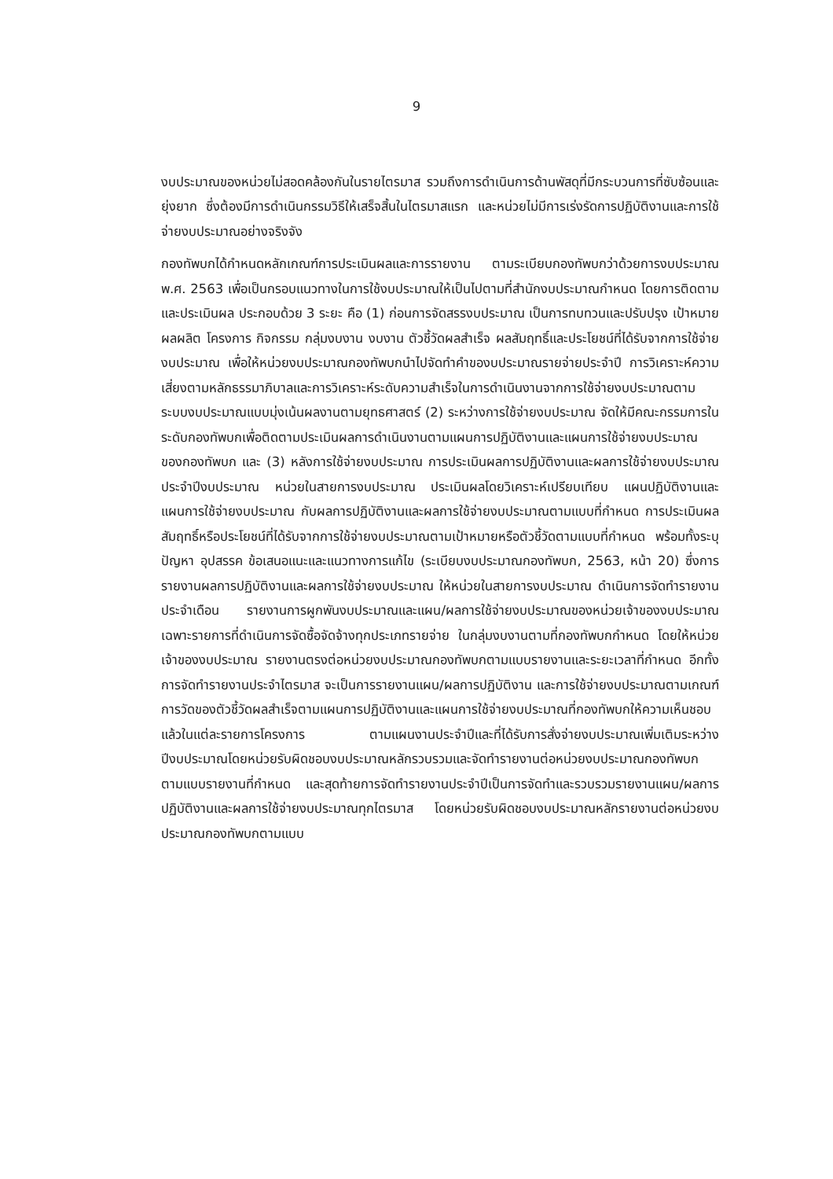9
งบประมาณของหน่วยไม่สอดคล้องกันในรายไตรมาส รวมถึงการดำเนินการด้านพัสดุที่มีกระบวนการที่ซับซ้อนและยุ่งยาก ซึ่งต้องมีการดำเนินกรรมวิธีให้เสร็จสิ้นในไตรมาสแรก และหน่วยไม่มีการเร่งรัดการปฏิบัติงานและการใช้จ่ายงบประมาณอย่างจริงจัง
กองทัพบกได้กำหนดหลักเกณฑ์การประเมินผลและการรายงาน ตามระเบียบกองทัพบกว่าด้วยการงบประมาณ พ.ศ. 2563 เพื่อเป็นกรอบแนวทางในการใช้งบประมาณให้เป็นไปตามที่สำนักงบประมาณกำหนด โดยการติดตามและประเมินผล ประกอบด้วย 3 ระยะ คือ (1) ก่อนการจัดสรรงบประมาณ เป็นการทบทวนและปรับปรุง เป้าหมาย ผลผลิต โครงการ กิจกรรม กลุ่มงบงาน งบงาน ตัวชี้วัดผลสำเร็จ ผลสัมฤทธิ์และประโยชน์ที่ได้รับจากการใช้จ่ายงบประมาณ เพื่อให้หน่วยงบประมาณกองทัพบกนำไปจัดทำคำของบประมาณรายจ่ายประจำปี การวิเคราะห์ความเสี่ยงตามหลักธรรมาภิบาลและการวิเคราะห์ระดับความสำเร็จในการดำเนินงานจากการใช้จ่ายงบประมาณตามระบบงบประมาณแบบมุ่งเน้นผลงานตามยุทธศาสตร์ (2) ระหว่างการใช้จ่ายงบประมาณ จัดให้มีคณะกรรมการในระดับกองทัพบกเพื่อติดตามประเมินผลการดำเนินงานตามแผนการปฏิบัติงานและแผนการใช้จ่ายงบประมาณของกองทัพบก และ (3) หลังการใช้จ่ายงบประมาณ การประเมินผลการปฏิบัติงานและผลการใช้จ่ายงบประมาณประจำปีงบประมาณ หน่วยในสายการงบประมาณ ประเมินผลโดยวิเคราะห์เปรียบเทียบ แผนปฏิบัติงานและแผนการใช้จ่ายงบประมาณ กับผลการปฏิบัติงานและผลการใช้จ่ายงบประมาณตามแบบที่กำหนด การประเมินผลสัมฤทธิ์หรือประโยชน์ที่ได้รับจากการใช้จ่ายงบประมาณตามเป้าหมายหรือตัวชี้วัดตามแบบที่กำหนด พร้อมทั้งระบุปัญหา อุปสรรค ข้อเสนอแนะและแนวทางการแก้ไข (ระเบียบงบประมาณกองทัพบก, 2563, หน้า 20) ซึ่งการรายงานผลการปฏิบัติงานและผลการใช้จ่ายงบประมาณ ให้หน่วยในสายการงบประมาณ ดำเนินการจัดทำรายงานประจำเดือน รายงานการผูกพันงบประมาณและแผน/ผลการใช้จ่ายงบประมาณของหน่วยเจ้าของงบประมาณ เฉพาะรายการที่ดำเนินการจัดซื้อจัดจ้างทุกประเภทรายจ่าย ในกลุ่มงบงานตามที่กองทัพบกกำหนด โดยให้หน่วยเจ้าของงบประมาณ รายงานตรงต่อหน่วยงบประมาณกองทัพบกตามแบบรายงานและระยะเวลาที่กำหนด อีกทั้งการจัดทำรายงานประจำไตรมาส จะเป็นการรายงานแผน/ผลการปฏิบัติงาน และการใช้จ่ายงบประมาณตามเกณฑ์การวัดของตัวชี้วัดผลสำเร็จตามแผนการปฏิบัติงานและแผนการใช้จ่ายงบประมาณที่กองทัพบกให้ความเห็นชอบแล้วในแต่ละรายการโครงการ ตามแผนงานประจำปีและที่ได้รับการสั่งจ่ายงบประมาณเพิ่มเติมระหว่างปีงบประมาณโดยหน่วยรับผิดชอบงบประมาณหลักรวบรวมและจัดทำรายงานต่อหน่วยงบประมาณกองทัพบกตามแบบรายงานที่กำหนด และสุดท้ายการจัดทำรายงานประจำปีเป็นการจัดทำและรวบรวมรายงานแผน/ผลการปฏิบัติงานและผลการใช้จ่ายงบประมาณทุกไตรมาส โดยหน่วยรับผิดชอบงบประมาณหลักรายงานต่อหน่วยงบประมาณกองทัพบกตามแบบ